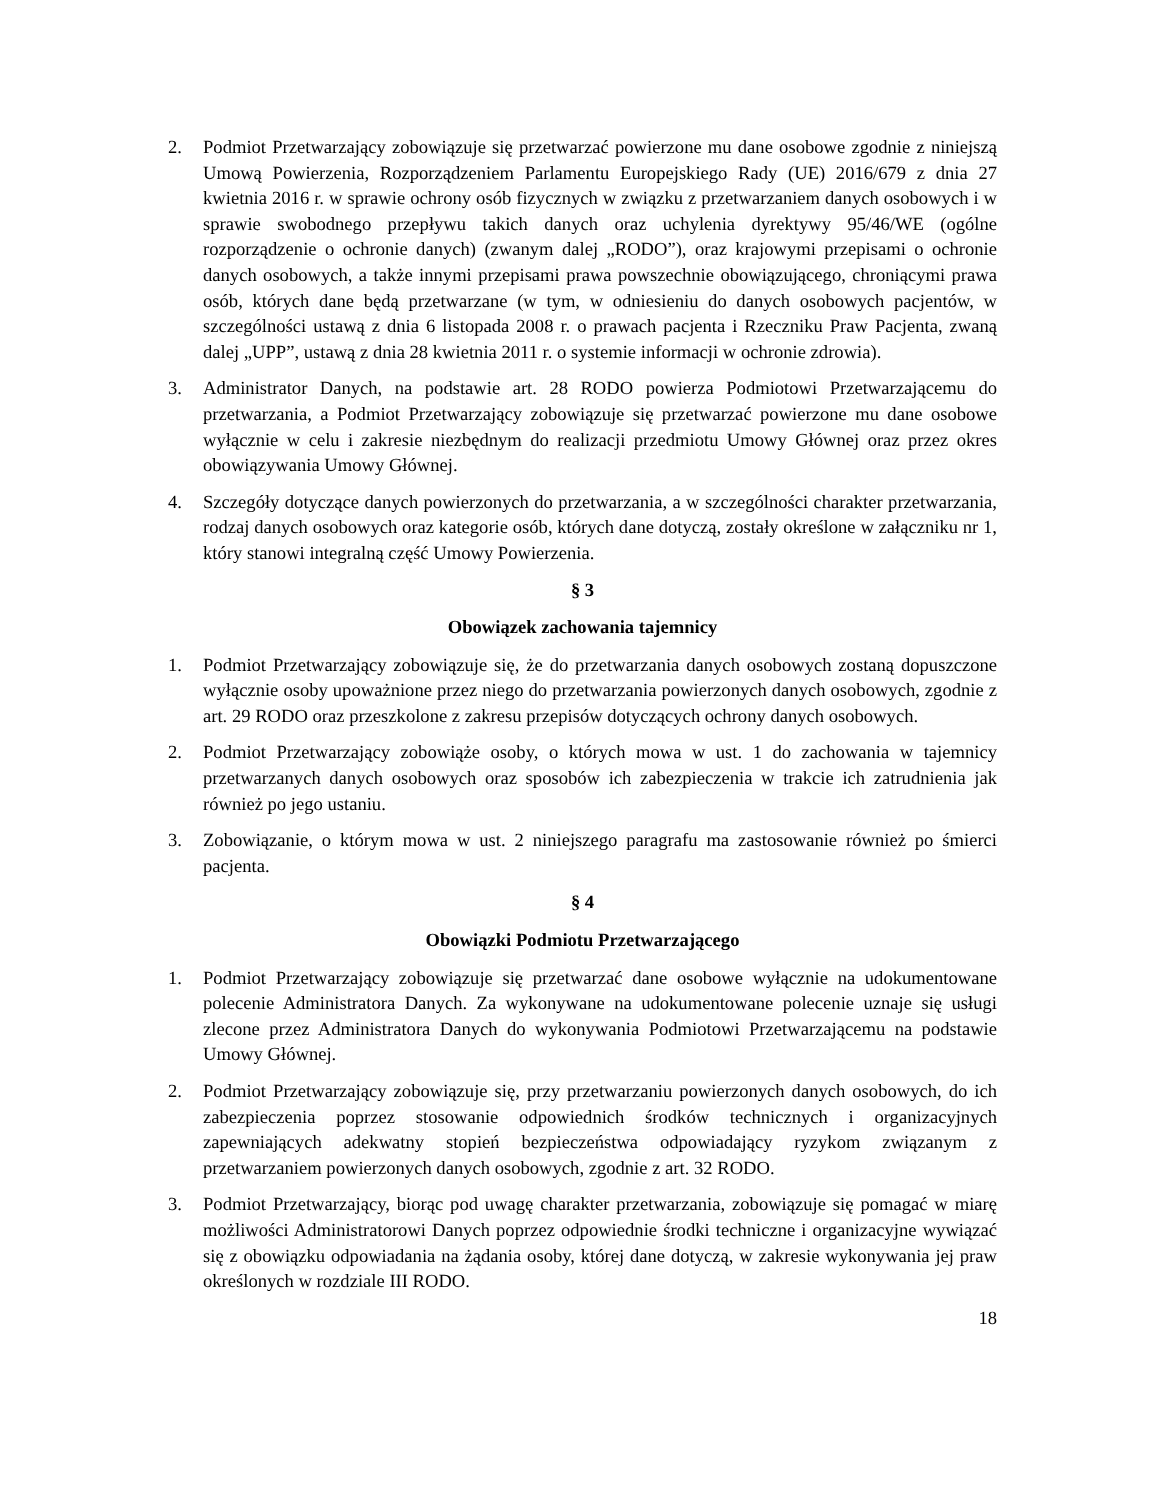2. Podmiot Przetwarzający zobowiązuje się przetwarzać powierzone mu dane osobowe zgodnie z niniejszą Umową Powierzenia, Rozporządzeniem Parlamentu Europejskiego Rady (UE) 2016/679 z dnia 27 kwietnia 2016 r. w sprawie ochrony osób fizycznych w związku z przetwarzaniem danych osobowych i w sprawie swobodnego przepływu takich danych oraz uchylenia dyrektywy 95/46/WE (ogólne rozporządzenie o ochronie danych) (zwanym dalej „RODO”), oraz krajowymi przepisami o ochronie danych osobowych, a także innymi przepisami prawa powszechnie obowiązującego, chroniącymi prawa osób, których dane będą przetwarzane (w tym, w odniesieniu do danych osobowych pacjentów, w szczególności ustawą z dnia 6 listopada 2008 r. o prawach pacjenta i Rzeczniku Praw Pacjenta, zwaną dalej „UPP”, ustawą z dnia 28 kwietnia 2011 r. o systemie informacji w ochronie zdrowia).
3. Administrator Danych, na podstawie art. 28 RODO powierza Podmiotowi Przetwarzającemu do przetwarzania, a Podmiot Przetwarzający zobowiązuje się przetwarzać powierzone mu dane osobowe wyłącznie w celu i zakresie niezbędnym do realizacji przedmiotu Umowy Głównej oraz przez okres obowiązywania Umowy Głównej.
4. Szczegóły dotyczące danych powierzonych do przetwarzania, a w szczególności charakter przetwarzania, rodzaj danych osobowych oraz kategorie osób, których dane dotyczą, zostały określone w załączniku nr 1, który stanowi integralną część Umowy Powierzenia.
§ 3
Obowiązek zachowania tajemnicy
1. Podmiot Przetwarzający zobowiązuje się, że do przetwarzania danych osobowych zostaną dopuszczone wyłącznie osoby upoważnione przez niego do przetwarzania powierzonych danych osobowych, zgodnie z art. 29 RODO oraz przeszkolone z zakresu przepisów dotyczących ochrony danych osobowych.
2. Podmiot Przetwarzający zobowiąże osoby, o których mowa w ust. 1 do zachowania w tajemnicy przetwarzanych danych osobowych oraz sposobów ich zabezpieczenia w trakcie ich zatrudnienia jak również po jego ustaniu.
3. Zobowiązanie, o którym mowa w ust. 2 niniejszego paragrafu ma zastosowanie również po śmierci pacjenta.
§ 4
Obowiązki Podmiotu Przetwarzającego
1. Podmiot Przetwarzający zobowiązuje się przetwarzać dane osobowe wyłącznie na udokumentowane polecenie Administratora Danych. Za wykonywane na udokumentowane polecenie uznaje się usługi zlecone przez Administratora Danych do wykonywania Podmiotowi Przetwarzającemu na podstawie Umowy Głównej.
2. Podmiot Przetwarzający zobowiązuje się, przy przetwarzaniu powierzonych danych osobowych, do ich zabezpieczenia poprzez stosowanie odpowiednich środków technicznych i organizacyjnych zapewniających adekwatny stopień bezpieczeństwa odpowiadający ryzykom związanym z przetwarzaniem powierzonych danych osobowych, zgodnie z art. 32 RODO.
3. Podmiot Przetwarzający, biorąc pod uwagę charakter przetwarzania, zobowiązuje się pomagać w miarę możliwości Administratorowi Danych poprzez odpowiednie środki techniczne i organizacyjne wywiązać się z obowiązku odpowiadania na żądania osoby, której dane dotyczą, w zakresie wykonywania jej praw określonych w rozdziale III RODO.
18